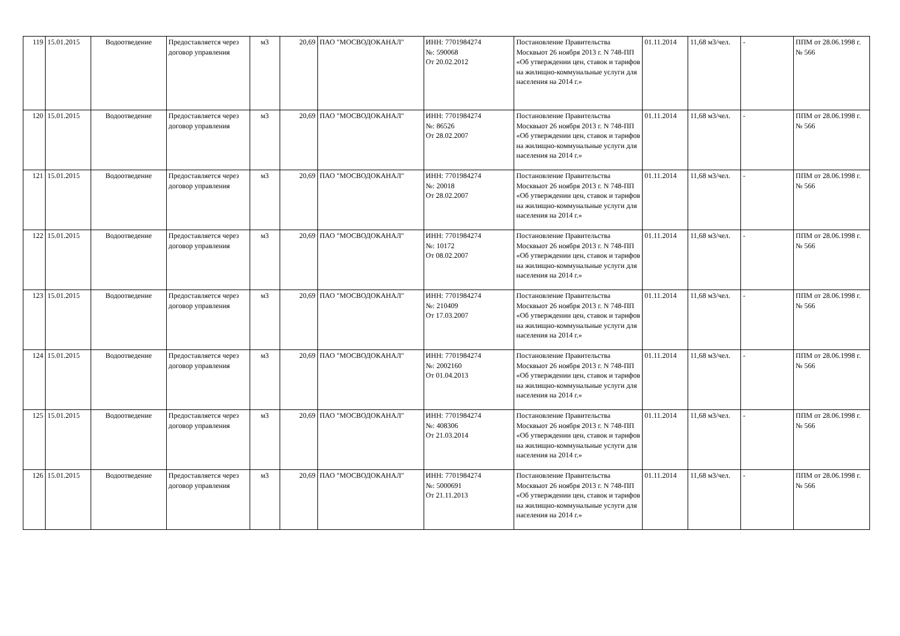| 119 | 15.01.2015 | Водоотведение | Предоставляется через договор управления | м3 | 20,69 | ПАО "МОСВОДОКАНАЛ" | ИНН: 7701984274 №: 590068 От 20.02.2012 | Постановление Правительства Москвыот 26 ноября 2013 г. N 748-ПП «Об утверждении цен, ставок и тарифов на жилищно-коммунальные услуги для населения на 2014 г.» | 01.11.2014 | 11,68 м3/чел. | - | ППМ от 28.06.1998 г. № 566 |
| 120 | 15.01.2015 | Водоотведение | Предоставляется через договор управления | м3 | 20,69 | ПАО "МОСВОДОКАНАЛ" | ИНН: 7701984274 №: 86526 От 28.02.2007 | Постановление Правительства Москвыот 26 ноября 2013 г. N 748-ПП «Об утверждении цен, ставок и тарифов на жилищно-коммунальные услуги для населения на 2014 г.» | 01.11.2014 | 11,68 м3/чел. | - | ППМ от 28.06.1998 г. № 566 |
| 121 | 15.01.2015 | Водоотведение | Предоставляется через договор управления | м3 | 20,69 | ПАО "МОСВОДОКАНАЛ" | ИНН: 7701984274 №: 20018 От 28.02.2007 | Постановление Правительства Москвыот 26 ноября 2013 г. N 748-ПП «Об утверждении цен, ставок и тарифов на жилищно-коммунальные услуги для населения на 2014 г.» | 01.11.2014 | 11,68 м3/чел. | - | ППМ от 28.06.1998 г. № 566 |
| 122 | 15.01.2015 | Водоотведение | Предоставляется через договор управления | м3 | 20,69 | ПАО "МОСВОДОКАНАЛ" | ИНН: 7701984274 №: 10172 От 08.02.2007 | Постановление Правительства Москвыот 26 ноября 2013 г. N 748-ПП «Об утверждении цен, ставок и тарифов на жилищно-коммунальные услуги для населения на 2014 г.» | 01.11.2014 | 11,68 м3/чел. | - | ППМ от 28.06.1998 г. № 566 |
| 123 | 15.01.2015 | Водоотведение | Предоставляется через договор управления | м3 | 20,69 | ПАО "МОСВОДОКАНАЛ" | ИНН: 7701984274 №: 210409 От 17.03.2007 | Постановление Правительства Москвыот 26 ноября 2013 г. N 748-ПП «Об утверждении цен, ставок и тарифов на жилищно-коммунальные услуги для населения на 2014 г.» | 01.11.2014 | 11,68 м3/чел. | - | ППМ от 28.06.1998 г. № 566 |
| 124 | 15.01.2015 | Водоотведение | Предоставляется через договор управления | м3 | 20,69 | ПАО "МОСВОДОКАНАЛ" | ИНН: 7701984274 №: 2002160 От 01.04.2013 | Постановление Правительства Москвыот 26 ноября 2013 г. N 748-ПП «Об утверждении цен, ставок и тарифов на жилищно-коммунальные услуги для населения на 2014 г.» | 01.11.2014 | 11,68 м3/чел. | - | ППМ от 28.06.1998 г. № 566 |
| 125 | 15.01.2015 | Водоотведение | Предоставляется через договор управления | м3 | 20,69 | ПАО "МОСВОДОКАНАЛ" | ИНН: 7701984274 №: 408306 От 21.03.2014 | Постановление Правительства Москвыот 26 ноября 2013 г. N 748-ПП «Об утверждении цен, ставок и тарифов на жилищно-коммунальные услуги для населения на 2014 г.» | 01.11.2014 | 11,68 м3/чел. | - | ППМ от 28.06.1998 г. № 566 |
| 126 | 15.01.2015 | Водоотведение | Предоставляется через договор управления | м3 | 20,69 | ПАО "МОСВОДОКАНАЛ" | ИНН: 7701984274 №: 5000691 От 21.11.2013 | Постановление Правительства Москвыот 26 ноября 2013 г. N 748-ПП «Об утверждении цен, ставок и тарифов на жилищно-коммунальные услуги для населения на 2014 г.» | 01.11.2014 | 11,68 м3/чел. | - | ППМ от 28.06.1998 г. № 566 |